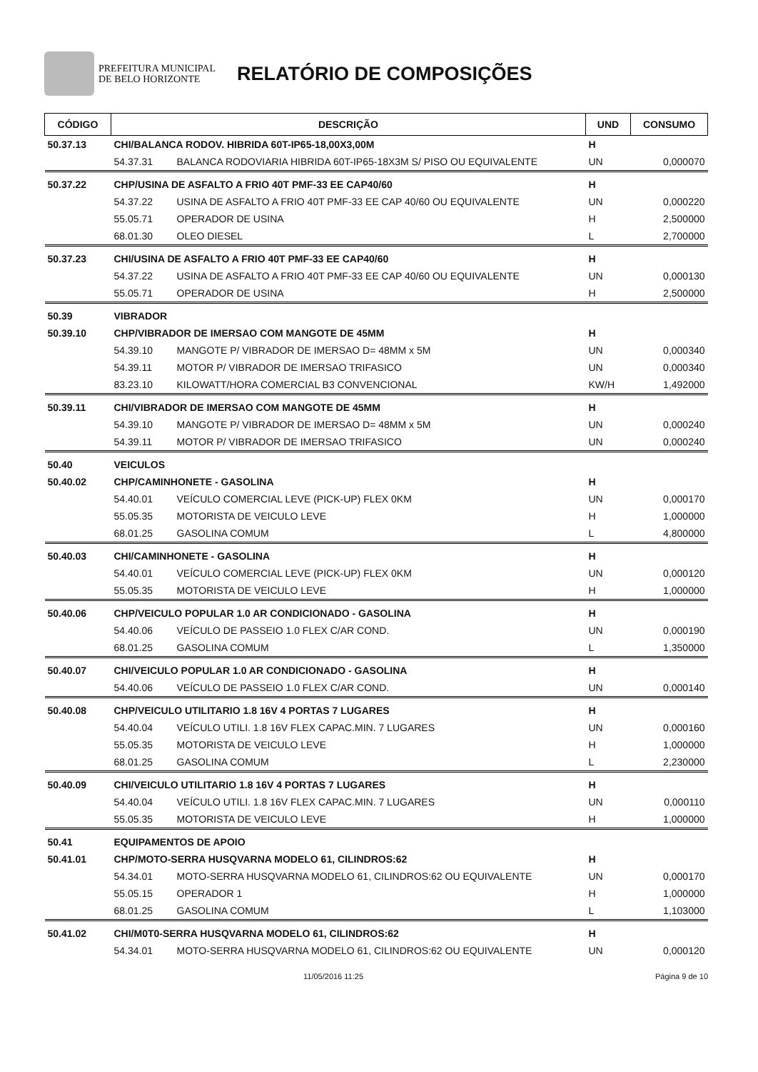PREFEITURA MUNICIPAL
DE BELO HORIZONTE
RELATÓRIO DE COMPOSIÇÕES
| CÓDIGO | DESCRIÇÃO | | UND | CONSUMO |
| --- | --- | --- | --- | --- |
| 50.37.13 | CHI/BALANCA RODOV. HIBRIDA 60T-IP65-18,00X3,00M | | H | |
| | 54.37.31 | BALANCA RODOVIARIA HIBRIDA 60T-IP65-18X3M S/ PISO OU EQUIVALENTE | UN | 0,000070 |
| 50.37.22 | CHP/USINA DE ASFALTO A FRIO 40T PMF-33 EE CAP40/60 | | H | |
| | 54.37.22 | USINA DE ASFALTO A FRIO 40T PMF-33 EE CAP 40/60 OU EQUIVALENTE | UN | 0,000220 |
| | 55.05.71 | OPERADOR DE USINA | H | 2,500000 |
| | 68.01.30 | OLEO DIESEL | L | 2,700000 |
| 50.37.23 | CHI/USINA DE ASFALTO A FRIO 40T PMF-33 EE CAP40/60 | | H | |
| | 54.37.22 | USINA DE ASFALTO A FRIO 40T PMF-33 EE CAP 40/60 OU EQUIVALENTE | UN | 0,000130 |
| | 55.05.71 | OPERADOR DE USINA | H | 2,500000 |
| 50.39 | VIBRADOR | | | |
| 50.39.10 | CHP/VIBRADOR DE IMERSAO COM MANGOTE DE 45MM | | H | |
| | 54.39.10 | MANGOTE P/ VIBRADOR DE IMERSAO D= 48MM x 5M | UN | 0,000340 |
| | 54.39.11 | MOTOR P/ VIBRADOR DE IMERSAO TRIFASICO | UN | 0,000340 |
| | 83.23.10 | KILOWATT/HORA COMERCIAL B3 CONVENCIONAL | KW/H | 1,492000 |
| 50.39.11 | CHI/VIBRADOR DE IMERSAO COM MANGOTE DE 45MM | | H | |
| | 54.39.10 | MANGOTE P/ VIBRADOR DE IMERSAO D= 48MM x 5M | UN | 0,000240 |
| | 54.39.11 | MOTOR P/ VIBRADOR DE IMERSAO TRIFASICO | UN | 0,000240 |
| 50.40 | VEICULOS | | | |
| 50.40.02 | CHP/CAMINHONETE - GASOLINA | | H | |
| | 54.40.01 | VEÍCULO COMERCIAL LEVE (PICK-UP) FLEX 0KM | UN | 0,000170 |
| | 55.05.35 | MOTORISTA DE VEICULO LEVE | H | 1,000000 |
| | 68.01.25 | GASOLINA COMUM | L | 4,800000 |
| 50.40.03 | CHI/CAMINHONETE - GASOLINA | | H | |
| | 54.40.01 | VEÍCULO COMERCIAL LEVE (PICK-UP) FLEX 0KM | UN | 0,000120 |
| | 55.05.35 | MOTORISTA DE VEICULO LEVE | H | 1,000000 |
| 50.40.06 | CHP/VEICULO POPULAR 1.0 AR CONDICIONADO - GASOLINA | | H | |
| | 54.40.06 | VEÍCULO DE PASSEIO 1.0 FLEX C/AR COND. | UN | 0,000190 |
| | 68.01.25 | GASOLINA COMUM | L | 1,350000 |
| 50.40.07 | CHI/VEICULO POPULAR 1.0 AR CONDICIONADO - GASOLINA | | H | |
| | 54.40.06 | VEÍCULO DE PASSEIO 1.0 FLEX C/AR COND. | UN | 0,000140 |
| 50.40.08 | CHP/VEICULO UTILITARIO 1.8 16V 4 PORTAS 7 LUGARES | | H | |
| | 54.40.04 | VEÍCULO UTILI. 1.8 16V FLEX CAPAC.MIN. 7 LUGARES | UN | 0,000160 |
| | 55.05.35 | MOTORISTA DE VEICULO LEVE | H | 1,000000 |
| | 68.01.25 | GASOLINA COMUM | L | 2,230000 |
| 50.40.09 | CHI/VEICULO UTILITARIO 1.8 16V 4 PORTAS 7 LUGARES | | H | |
| | 54.40.04 | VEÍCULO UTILI. 1.8 16V FLEX CAPAC.MIN. 7 LUGARES | UN | 0,000110 |
| | 55.05.35 | MOTORISTA DE VEICULO LEVE | H | 1,000000 |
| 50.41 | EQUIPAMENTOS DE APOIO | | | |
| 50.41.01 | CHP/MOTO-SERRA HUSQVARNA MODELO 61, CILINDROS:62 | | H | |
| | 54.34.01 | MOTO-SERRA HUSQVARNA MODELO 61, CILINDROS:62 OU EQUIVALENTE | UN | 0,000170 |
| | 55.05.15 | OPERADOR 1 | H | 1,000000 |
| | 68.01.25 | GASOLINA COMUM | L | 1,103000 |
| 50.41.02 | CHI/M0T0-SERRA HUSQVARNA MODELO 61, CILINDROS:62 | | H | |
| | 54.34.01 | MOTO-SERRA HUSQVARNA MODELO 61, CILINDROS:62 OU EQUIVALENTE | UN | 0,000120 |
11/05/2016 11:25 Página 9 de 10